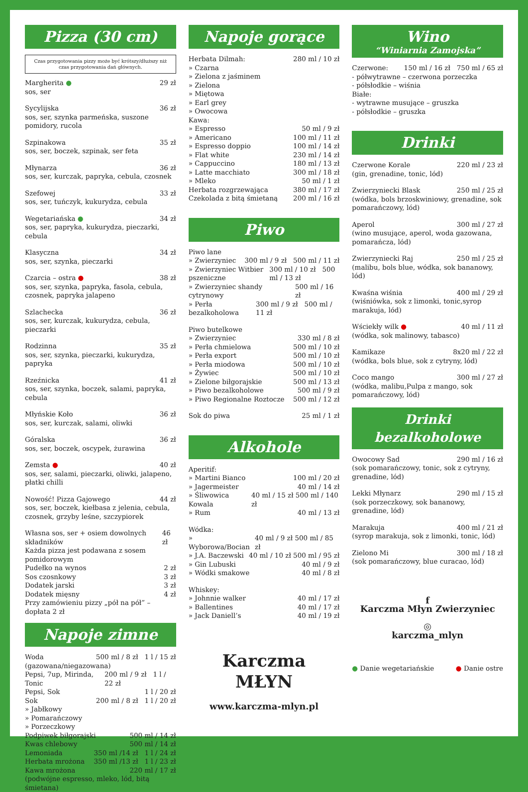Pizza (30 cm)
Czas przygotowania pizzy może być krótszy/dłuższy niż czas przygotowania dań głównych.
Margherita ● 29 zł
sos, ser
Sycylijska 36 zł
sos, ser, szynka parmeńska, suszone pomidory, rucola
Szpinakowa 35 zł
sos, ser, boczek, szpinak, ser feta
Młynarza 36 zł
sos, ser, kurczak, papryka, cebula, czosnek
Szefowej 33 zł
sos, ser, tuńczyk, kukurydza, cebula
Wegetariańska ● 34 zł
sos, ser, papryka, kukurydza, pieczarki, cebula
Klasyczna 34 zł
sos, ser, szynka, pieczarki
Czarcia – ostra ● 38 zł
sos, ser, szynka, papryka, fasola, cebula, czosnek, papryka jalapeno
Szlachecka 36 zł
sos, ser, kurczak, kukurydza, cebula, pieczarki
Rodzinna 35 zł
sos, ser, szynka, pieczarki, kukurydza, papryka
Rzeźnicka 41 zł
sos, ser, szynka, boczek, salami, papryka, cebula
Młyńskie Koło 36 zł
sos, ser, kurczak, salami, oliwki
Góralska 36 zł
sos, ser, boczek, oscypek, żurawina
Zemsta ● 40 zł
sos, ser, salami, pieczarki, oliwki, jalapeno, płatki chilli
Nowość! Pizza Gajowego 44 zł
sos, ser, boczek, kiełbasa z jelenia, cebula, czosnek, grzyby leśne, szczypiorek
Własna sos, ser + osiem dowolnych składników 46 zł
Każda pizza jest podawana z sosem pomidorowym
Pudełko na wynos 2 zł
Sos czosnkowy 3 zł
Dodatek jarski 3 zł
Dodatek mięsny 4 zł
Przy zamówieniu pizzy „pół na pół” – dopłata 2 zł
Napoje zimne
Woda 500 ml / 8 zł 1 l / 15 zł
(gazowana/niegazowana)
Pepsi, 7up, Mirinda, Tonic 200 ml / 9 zł 1 l / 22 zł
Pepsi, Sok 1 l / 20 zł
Sok 200 ml / 8 zł 1 l / 20 zł
» Jabłkowy
» Pomarańczowy
» Porzeczkowy
Podpiwek biłgorajski 500 ml / 14 zł
Kwas chlebowy 500 ml / 14 zł
Lemoniada 350 ml /14 zł 1 l / 24 zł
Herbata mrożona 350 ml /13 zł 1 l / 23 zł
Kawa mrożona 220 ml / 17 zł
(podwójne espresso, mleko, lód, bitą śmietana)
Napoje gorące
Herbata Dilmah: 280 ml / 10 zł
» Czarna
» Zielona z jaśminem
» Zielona
» Miętowa
» Earl grey
» Owocowa
Kawa:
» Espresso 50 ml / 9 zł
» Americano 100 ml / 11 zł
» Espresso doppio 100 ml / 14 zł
» Flat white 230 ml / 14 zł
» Cappuccino 180 ml / 13 zł
» Latte macchiato 300 ml / 18 zł
» Mleko 50 ml / 1 zł
Herbata rozgrzewająca 380 ml / 17 zł
Czekolada z bitą śmietaną 200 ml / 16 zł
Piwo
Piwo lane
» Zwierzyniec 300 ml / 9 zł 500 ml / 11 zł
» Zwierzyniec Witbier pszeniczne 300 ml / 10 zł 500 ml / 13 zł
» Zwierzyniec shandy cytrynowy 500 ml / 16 zł
» Perła bezalkoholowa 300 ml / 9 zł 500 ml / 11 zł
Piwo butelkowe
» Zwierzyniec 330 ml / 8 zł
» Perła chmielowa 500 ml / 10 zł
» Perła export 500 ml / 10 zł
» Perła miodowa 500 ml / 10 zł
» Żywiec 500 ml / 10 zł
» Zielone biłgorajskie 500 ml / 13 zł
» Piwo bezalkoholowe 500 ml / 9 zł
» Piwo Regionalne Roztocze 500 ml / 12 zł
Sok do piwa 25 ml / 1 zł
Alkohole
Aperitif:
» Martini Bianco 100 ml / 20 zł
» Jagermeister 40 ml / 14 zł
» Śliwowica Kowala 40 ml / 15 zł 500 ml / 140 zł
» Rum 40 ml / 13 zł
Wódka:
» Wyborowa/Bocian 40 ml / 9 zł 500 ml / 85 zł
» J.A. Baczewski 40 ml / 10 zł 500 ml / 95 zł
» Gin Lubuski 40 ml / 9 zł
» Wódki smakowe 40 ml / 8 zł
Whiskey:
» Johnnie walker 40 ml / 17 zł
» Ballentines 40 ml / 17 zł
» Jack Daniell’s 40 ml / 19 zł
Karczma
MŁYN
www.karczma-mlyn.pl
Wino
“Winiarnia Zamojska”
Czerwone: 150 ml / 16 zł 750 ml / 65 zł
- półwytrawne – czerwona porzeczka
- półsłodkie – wiśnia
Białe:
- wytrawne musujące – gruszka
- półsłodkie – gruszka
Drinki
Czerwone Korale 220 ml / 23 zł
(gin, grenadine, tonic, lód)
Zwierzyniecki Blask 250 ml / 25 zł
(wódka, bols brzoskwiniowy, grenadine, sok pomarańczowy, lód)
Aperol 300 ml / 27 zł
(wino musujące, aperol, woda gazowana, pomarańcza, lód)
Zwierzyniecki Raj 250 ml / 25 zł
(malibu, bols blue, wódka, sok bananowy, lód)
Kwaśna wiśnia 400 ml / 29 zł
(wiśniówka, sok z limonki, tonic,syrop marakuja, lód)
Wściekły wilk ● 40 ml / 11 zł
(wódka, sok malinowy, tabasco)
Kamikaze 8x20 ml / 22 zł
(wódka, bols blue, sok z cytryny, lód)
Coco mango 300 ml / 27 zł
(wódka, malibu,Pulpa z mango, sok pomarańczowy, lód)
Drinki bezalkoholowe
Owocowy Sad 290 ml / 16 zł
(sok pomarańczowy, tonic, sok z cytryny, grenadine, lód)
Lekki Młynarz 290 ml / 15 zł
(sok porzeczkowy, sok bananowy, grenadine, lód)
Marakuja 400 ml / 21 zł
(syrop marakuja, sok z limonki, tonic, lód)
Zielono Mi 300 ml / 18 zł
(sok pomarańczowy, blue curacao, lód)
f
Karczma Młyn Zwierzyniec
◎
karczma_mlyn
● Danie wegetariańskie ● Danie ostre